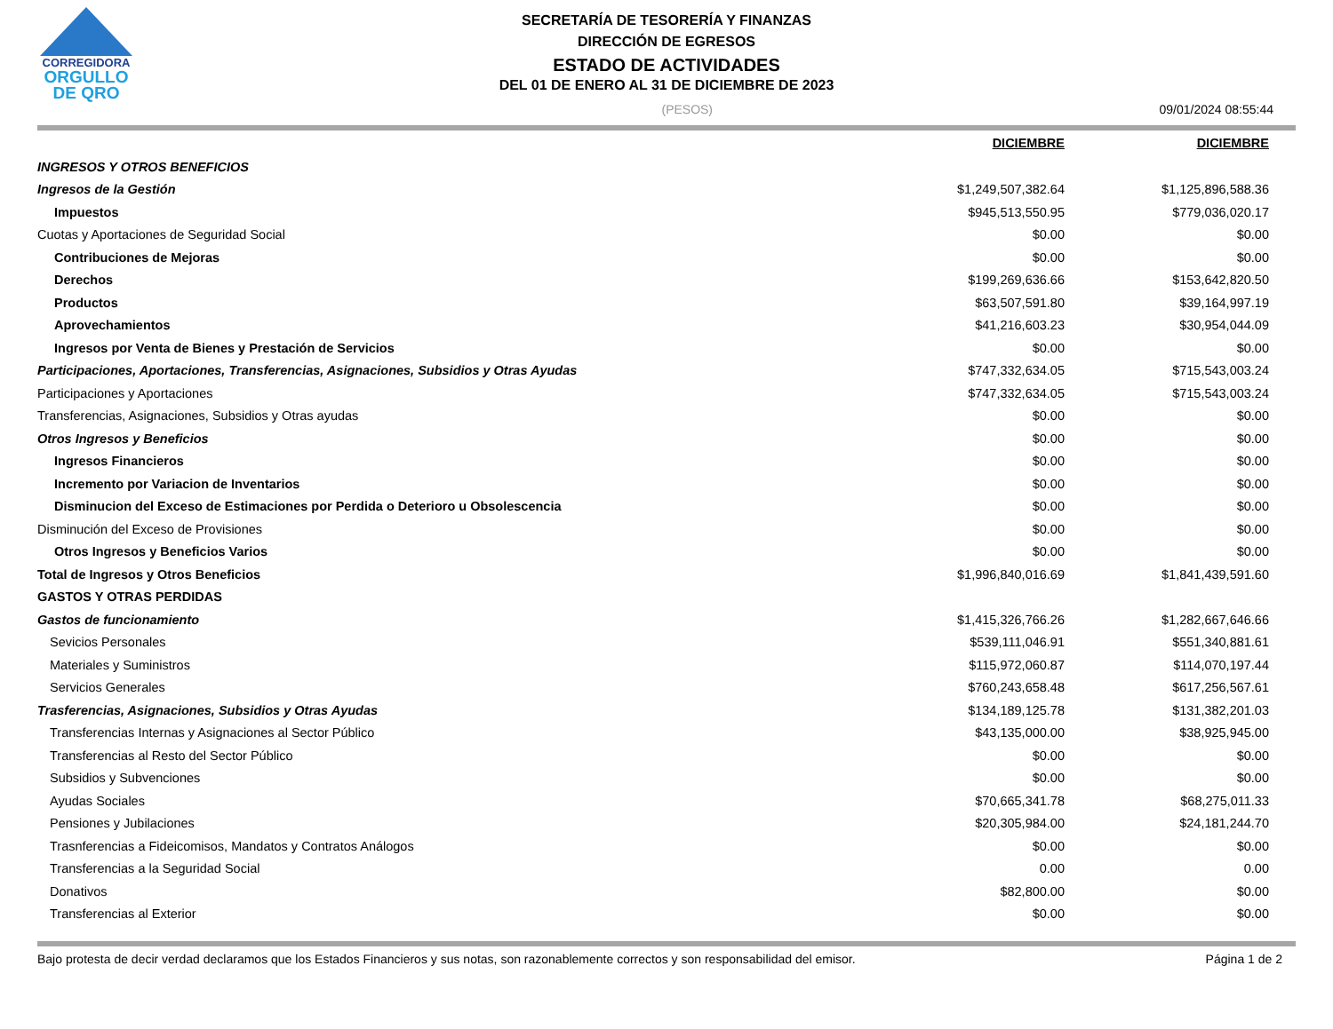CORREGIDORA
ORGULLO
DE QRO
SECRETARÍA DE TESORERÍA Y FINANZAS
DIRECCIÓN DE EGRESOS
ESTADO DE ACTIVIDADES
DEL 01 DE ENERO AL 31 DE DICIEMBRE DE 2023
(PESOS) 09/01/2024 08:55:44
| | DICIEMBRE | DICIEMBRE |
| --- | --- | --- |
| INGRESOS Y OTROS BENEFICIOS | | |
| Ingresos de la Gestión | $1,249,507,382.64 | $1,125,896,588.36 |
| Impuestos | $945,513,550.95 | $779,036,020.17 |
| Cuotas y Aportaciones de Seguridad Social | $0.00 | $0.00 |
| Contribuciones de Mejoras | $0.00 | $0.00 |
| Derechos | $199,269,636.66 | $153,642,820.50 |
| Productos | $63,507,591.80 | $39,164,997.19 |
| Aprovechamientos | $41,216,603.23 | $30,954,044.09 |
| Ingresos por Venta de Bienes y Prestación de Servicios | $0.00 | $0.00 |
| Participaciones, Aportaciones, Transferencias, Asignaciones, Subsidios y Otras Ayudas | $747,332,634.05 | $715,543,003.24 |
| Participaciones y Aportaciones | $747,332,634.05 | $715,543,003.24 |
| Transferencias, Asignaciones, Subsidios y Otras ayudas | $0.00 | $0.00 |
| Otros Ingresos y Beneficios | $0.00 | $0.00 |
| Ingresos Financieros | $0.00 | $0.00 |
| Incremento por Variacion de Inventarios | $0.00 | $0.00 |
| Disminucion del Exceso de Estimaciones por Perdida o Deterioro u Obsolescencia | $0.00 | $0.00 |
| Disminución del Exceso de Provisiones | $0.00 | $0.00 |
| Otros Ingresos y Beneficios Varios | $0.00 | $0.00 |
| Total de Ingresos y Otros Beneficios | $1,996,840,016.69 | $1,841,439,591.60 |
| GASTOS Y OTRAS PERDIDAS | | |
| Gastos de funcionamiento | $1,415,326,766.26 | $1,282,667,646.66 |
| Sevicios Personales | $539,111,046.91 | $551,340,881.61 |
| Materiales y Suministros | $115,972,060.87 | $114,070,197.44 |
| Servicios Generales | $760,243,658.48 | $617,256,567.61 |
| Trasferencias, Asignaciones, Subsidios y Otras Ayudas | $134,189,125.78 | $131,382,201.03 |
| Transferencias Internas y Asignaciones al Sector Público | $43,135,000.00 | $38,925,945.00 |
| Transferencias al Resto del Sector Público | $0.00 | $0.00 |
| Subsidios y Subvenciones | $0.00 | $0.00 |
| Ayudas Sociales | $70,665,341.78 | $68,275,011.33 |
| Pensiones y Jubilaciones | $20,305,984.00 | $24,181,244.70 |
| Trasnferencias a Fideicomisos, Mandatos y Contratos Análogos | $0.00 | $0.00 |
| Transferencias a la Seguridad Social | 0.00 | 0.00 |
| Donativos | $82,800.00 | $0.00 |
| Transferencias al Exterior | $0.00 | $0.00 |
Bajo protesta de decir verdad declaramos que los Estados Financieros y sus notas, son razonablemente correctos y son responsabilidad del emisor. Página 1 de 2